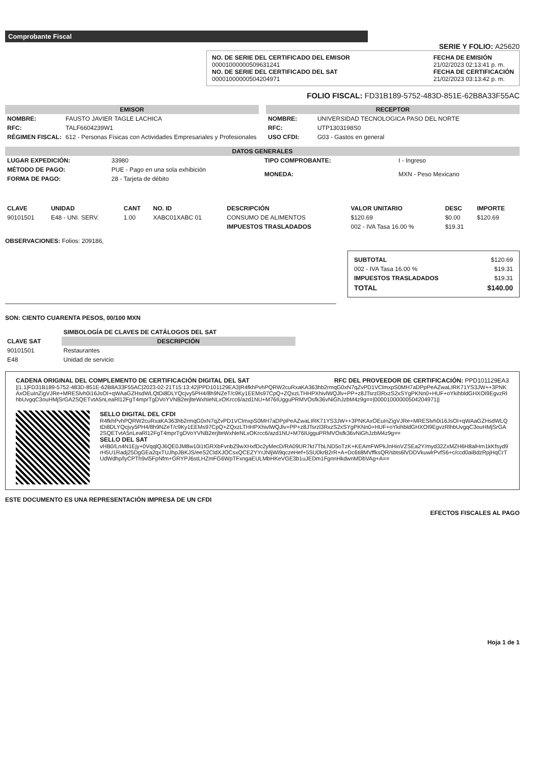Comprobante Fiscal
SERIE Y FOLIO: A25620
NO. DE SERIE DEL CERTIFICADO DEL EMISOR
00001000000509631241
NO. DE SERIE DEL CERTIFICADO DEL SAT
00001000000504204971
FECHA DE EMISIÓN
21/02/2023 02:13:41 p. m.
FECHA DE CERTIFICACIÓN
21/02/2023 03:13:42 p. m.
FOLIO FISCAL: FD31B189-5752-483D-851E-62B8A33F55AC
EMISOR
| NOMBRE: | FAUSTO JAVIER TAGLE LACHICA |
| RFC: | TALF6604239W1 |
| RÉGIMEN FISCAL: | 612 - Personas Físicas con Actividades Empresariales y Profesionales |
RECEPTOR
| NOMBRE: | UNIVERSIDAD TECNOLOGICA PASO DEL NORTE |
| RFC: | UTP1303198S0 |
| USO CFDI: | G03 - Gastos en general |
DATOS GENERALES
| LUGAR EXPEDICIÓN: | 33980 |
| MÉTODO DE PAGO: | PUE - Pago en una sola exhibición |
| FORMA DE PAGO: | 28 - Tarjeta de débito |
| TIPO COMPROBANTE: | I - Ingreso |
| MONEDA: | MXN - Peso Mexicano |
| CLAVE | UNIDAD | CANT | NO. ID | DESCRIPCIÓN | VALOR UNITARIO | DESC | IMPORTE |
| --- | --- | --- | --- | --- | --- | --- | --- |
| 90101501 | E48 - UNI. SERV. | 1.00 | XABC01XABC 01 | CONSUMO DE ALIMENTOS | $120.69 | $0.00 | $120.69 |
| | | | | IMPUESTOS TRASLADADOS | 002 - IVA Tasa 16.00 % | $19.31 | |
OBSERVACIONES: Folios: 209186,
| SUBTOTAL | $120.69 |
| 002 - IVA Tasa 16.00 % | $19.31 |
| IMPUESTOS TRASLADADOS | $19.31 |
| TOTAL | $140.00 |
SON: CIENTO CUARENTA PESOS, 00/100 MXN
| | SIMBOLOGÍA DE CLAVES DE CATÁLOGOS DEL SAT |
| --- | --- |
| CLAVE SAT | DESCRIPCIÓN |
| 90101501 | Restaurantes |
| E48 | Unidad de servicio |
CADENA ORIGINAL DEL COMPLEMENTO DE CERTIFICACIÓN DIGITAL DEL SAT RFC DEL PROVEEDOR DE CERTIFICACIÓN: PPD101129EA3
||1.1|FD31B189-5752-483D-851E-62B8A33F55AC|2023-02-21T15:13:42|PPD101129EA3|R4fkhPvhPQRW2cuRxaKA363hb2rmqG0xN7qZvPD1VClmxpS0MH7aDPpPeAZwaLIRK71YS3JW++3PNKAxOEuInZigVJRe+MRESlvh0i16JsOI+qWAaGZHsdWLQtDi8DLYQcjvy5PH4/8h9NZeT/c9Ky1EEMs97CpQ+ZQxzLTHHPXhivlWQJlv+PP+z8JTsrzl3RxzS2xSYgPKNn0+HUF+oYkihbldGHXOI9EgvzRlhbUvgqC3ouHMjSrGA2SQETvtA5nLeaRl12FgT4mprTgDVoYVNB2erjlteWxhleNLxOKrcc6/azd1NU+M76IUgguPRMVOsfk36vNiGhJzbM4z9g==|00001000000504204971||
SELLO DIGITAL DEL CFDI
R4fkhPvhPQRW2cuRxaKA363hb2rmqG0xN7qZvPD1VClmxpS0MH7aDPpPeAZwaLIRK71YS3JW++3PNKAxOEuInZigVJRe+MRESlvh0i16JsOI+qWAaGZHsdWLQtDi8DLYQcjvy5PH4/8h9NZeT/c9Ky1EEMs97CpQ+ZQxzLTHHPXhivlWQJlv+PP+z8JTsrzl3RxzS2xSYgPKNn0+HUF+oYkihbldGHXOI9EgvzRlhbUvgqC3ouHMjSrGA2SQETvtA5nLeaRl12FgT4mprTgDVoYVNB2erjlteWxhleNLxOKrcc6/azd1NU+M76IUgguPRMVOsfk36vNiGhJzbM4z9g==
SELLO DEL SAT
vHB0/Ln4N1Ejy+0VqqlQJ6QE0JM8w10i1tGRXbFvnbZ9wXHxfDc2yMecD/RA09UR7kt7TbLND5oTzK+KEAmFWPkJnHioVZSEa2Y/myd32ZxMZH6H8alHrn1kKfsyd9rH5U1Radj25DgGEa2qxTUJhpJBKJS/eeS2CldXJOCsxQCEZYYrJNljWi9qczeHef+5SU0krB2rR+A+Dc6ti8MVffksQR/sbts6lVDDVkuwlrPvfS6+c/ccd0aiBdzRpjHqCrTUdWdhp/lyCPTh9vl5FpNfm+GRYPJ6stLHZmFG6WpTFxngaEULMbHKeVGE3b1uJEDm1FgnnHkdwnMDbVAg+A==
ESTE DOCUMENTO ES UNA REPRESENTACIÓN IMPRESA DE UN CFDI
EFECTOS FISCALES AL PAGO
Hoja 1 de 1